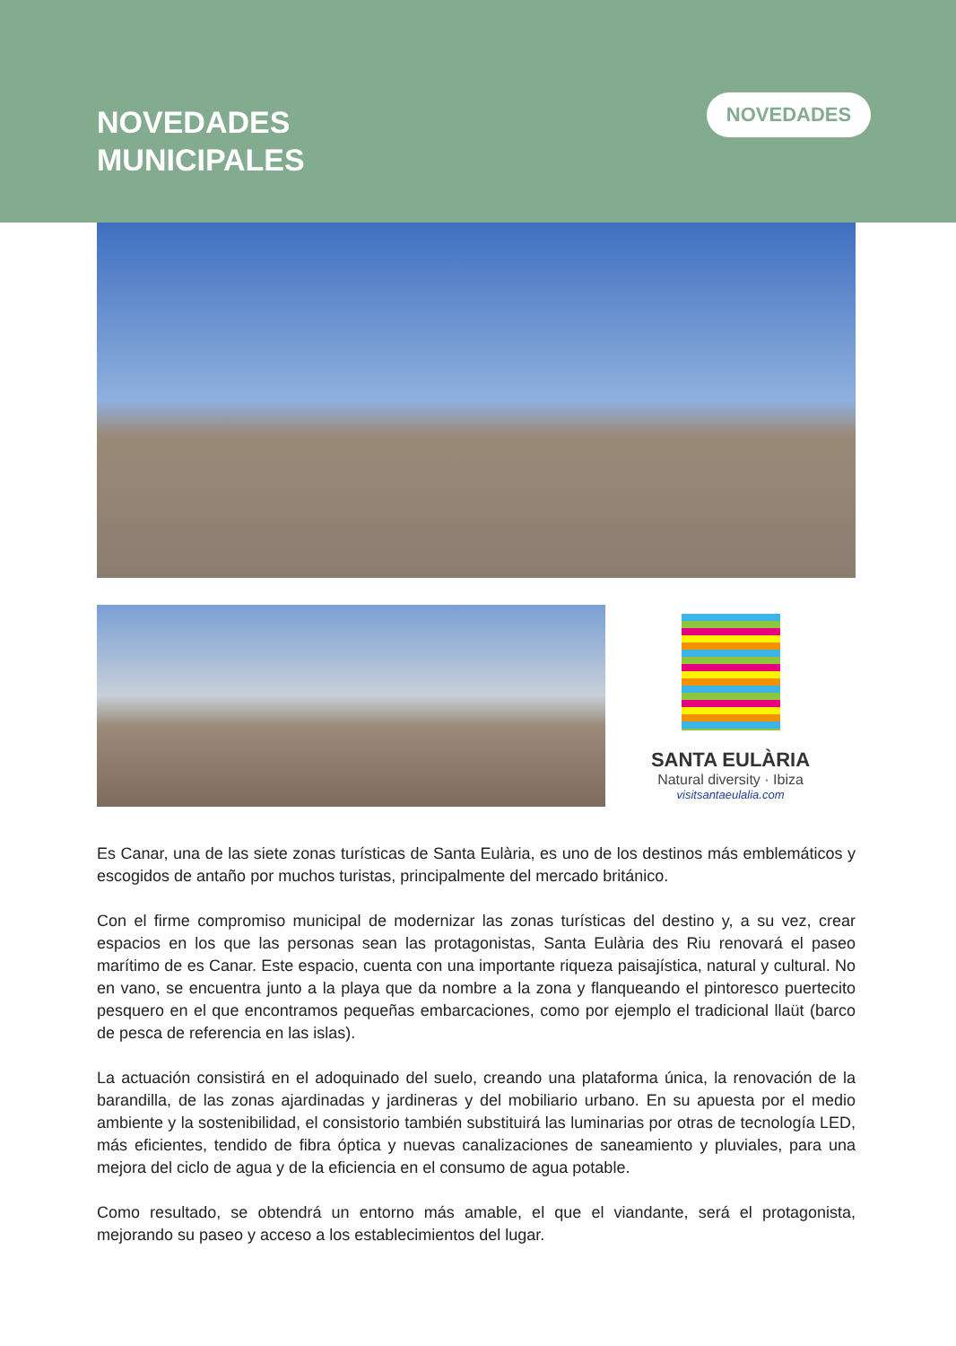NOVEDADES
MUNICIPALES
NOVEDADES
SANTA EULÀRIA
Natural diversity · Ibiza
visitsantaeulalia.com
Es Canar, una de las siete zonas turísticas de Santa Eulària, es uno de los destinos más emblemáticos y escogidos de antaño por muchos turistas, principalmente del mercado británico.
Con el firme compromiso municipal de modernizar las zonas turísticas del destino y, a su vez, crear espacios en los que las personas sean las protagonistas, Santa Eulària des Riu renovará el paseo marítimo de es Canar. Este espacio, cuenta con una importante riqueza paisajística, natural y cultural. No en vano, se encuentra junto a la playa que da nombre a la zona y flanqueando el pintoresco puertecito pesquero en el que encontramos pequeñas embarcaciones, como por ejemplo el tradicional llaüt (barco de pesca de referencia en las islas).
La actuación consistirá en el adoquinado del suelo, creando una plataforma única, la renovación de la barandilla, de las zonas ajardinadas y jardineras y del mobiliario urbano. En su apuesta por el medio ambiente y la sostenibilidad, el consistorio también substituirá las luminarias por otras de tecnología LED, más eficientes, tendido de fibra óptica y nuevas canalizaciones de saneamiento y pluviales, para una mejora del ciclo de agua y de la eficiencia en el consumo de agua potable.
Como resultado, se obtendrá un entorno más amable, el que el viandante, será el protagonista, mejorando su paseo y acceso a los establecimientos del lugar.